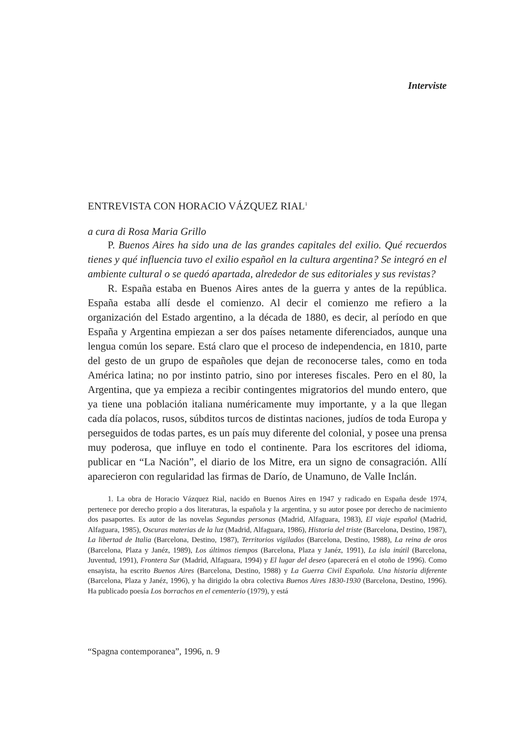Interviste
ENTREVISTA CON HORACIO VÁZQUEZ RIAL<sup>1</sup>
a cura di Rosa Maria Grillo
P. Buenos Aires ha sido una de las grandes capitales del exilio. Qué recuerdos tienes y qué influencia tuvo el exilio español en la cultura argentina? Se integró en el ambiente cultural o se quedó apartada, alrededor de sus editoriales y sus revistas?
R. España estaba en Buenos Aires antes de la guerra y antes de la república. España estaba allí desde el comienzo. Al decir el comienzo me refiero a la organización del Estado argentino, a la década de 1880, es decir, al período en que España y Argentina empiezan a ser dos países netamente diferenciados, aunque una lengua común los separe. Está claro que el proceso de independencia, en 1810, parte del gesto de un grupo de españoles que dejan de reconocerse tales, como en toda América latina; no por instinto patrio, sino por intereses fiscales. Pero en el 80, la Argentina, que ya empieza a recibir contingentes migratorios del mundo entero, que ya tiene una población italiana numéricamente muy importante, y a la que llegan cada día polacos, rusos, súbditos turcos de distintas naciones, judíos de toda Europa y perseguidos de todas partes, es un país muy diferente del colonial, y posee una prensa muy poderosa, que influye en todo el continente. Para los escritores del idioma, publicar en “La Nación”, el diario de los Mitre, era un signo de consagración. Allí aparecieron con regularidad las firmas de Darío, de Unamuno, de Valle Inclán.
1. La obra de Horacio Vázquez Rial, nacido en Buenos Aires en 1947 y radicado en España desde 1974, pertenece por derecho propio a dos literaturas, la española y la argentina, y su autor posee por derecho de nacimiento dos pasaportes. Es autor de las novelas Segundas personas (Madrid, Alfaguara, 1983), El viaje español (Madrid, Alfaguara, 1985), Oscuras materias de la luz (Madrid, Alfaguara, 1986), Historia del triste (Barcelona, Destino, 1987), La libertad de Italia (Barcelona, Destino, 1987), Territorios vigilados (Barcelona, Destino, 1988), La reina de oros (Barcelona, Plaza y Janéz, 1989), Los últimos tiempos (Barcelona, Plaza y Janéz, 1991), La isla inútil (Barcelona, Juventud, 1991), Frontera Sur (Madrid, Alfaguara, 1994) y El lugar del deseo (aparecerá en el otoño de 1996). Como ensayista, ha escrito Buenos Aires (Barcelona, Destino, 1988) y La Guerra Civil Española. Una historia diferente (Barcelona, Plaza y Janéz, 1996), y ha dirigido la obra colectiva Buenos Aires 1830-1930 (Barcelona, Destino, 1996). Ha publicado poesía Los borrachos en el cementerio (1979), y está
“Spagna contemporanea”, 1996, n. 9